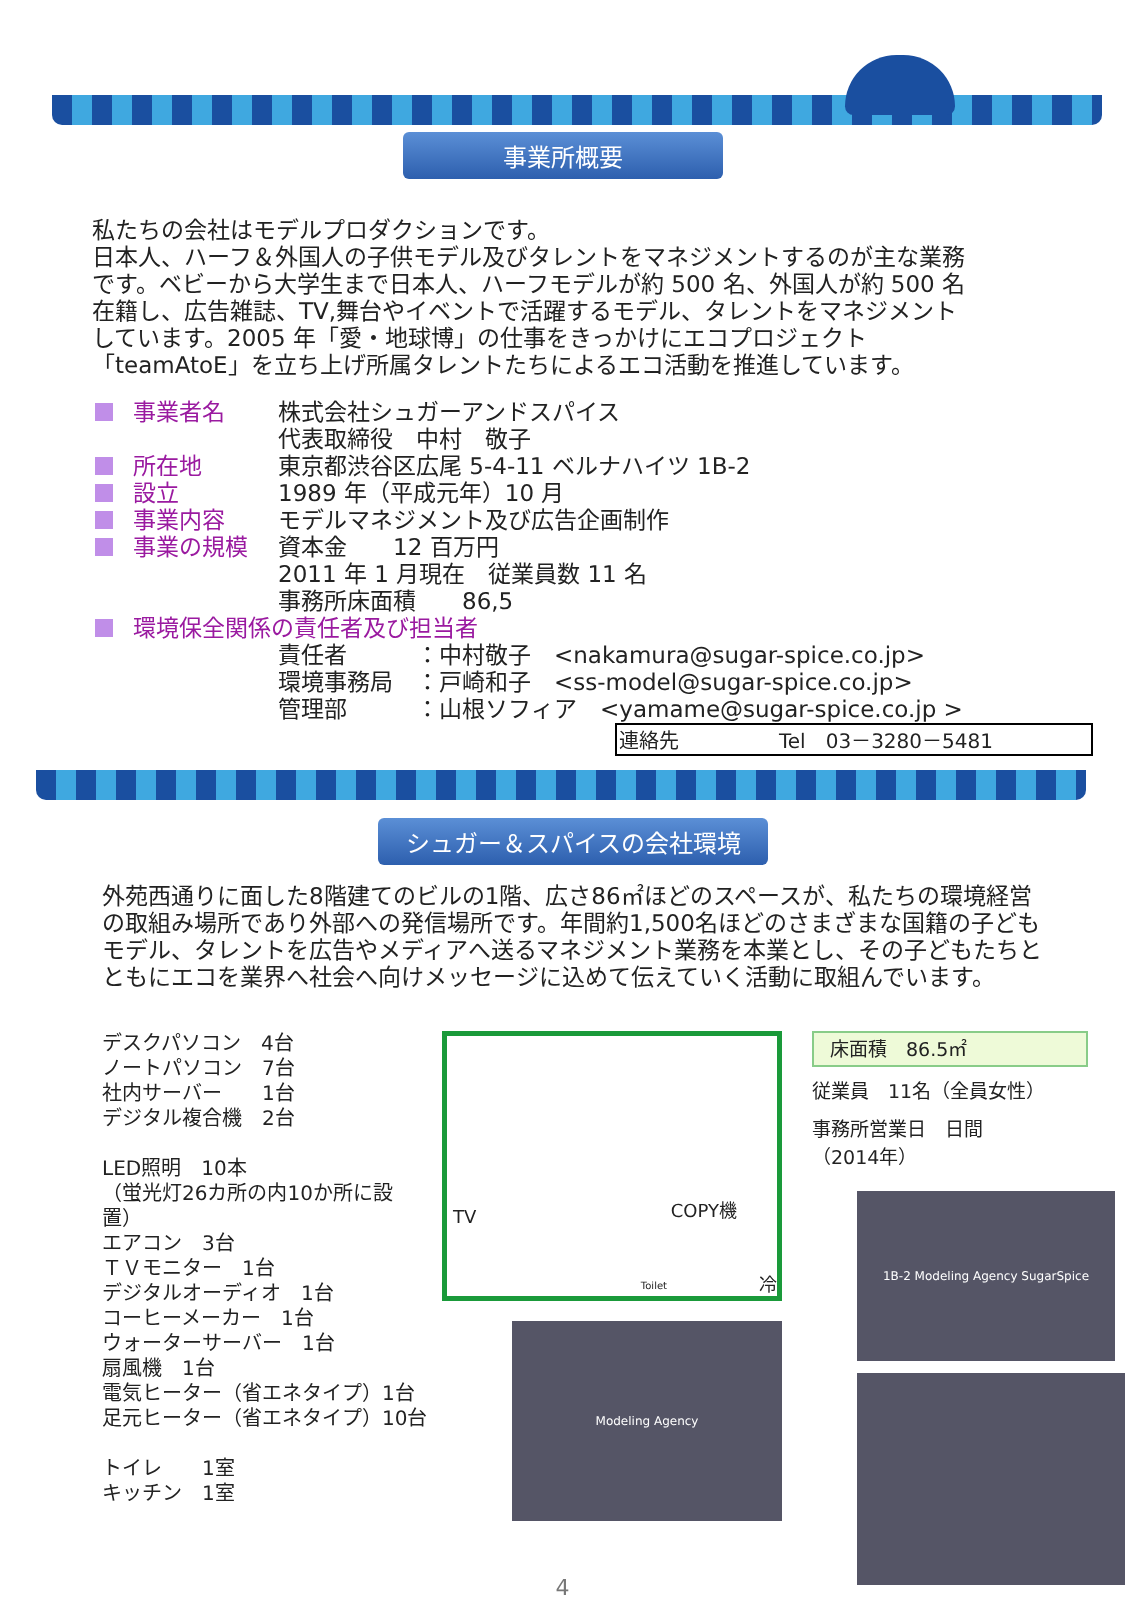事業所概要
私たちの会社はモデルプロダクションです。
日本人、ハーフ＆外国人の子供モデル及びタレントをマネジメントするのが主な業務です。ベビーから大学生まで日本人、ハーフモデルが約 500 名、外国人が約 500 名在籍し、広告雑誌、TV,舞台やイベントで活躍するモデル、タレントをマネジメントしています。2005 年「愛・地球博」の仕事をきっかけにエコプロジェクト「teamAtoE」を立ち上げ所属タレントたちによるエコ活動を推進しています。
事業者名 株式会社シュガーアンドスパイス
代表取締役　中村　敬子
所在地 東京都渋谷区広尾 5-4-11 ベルナハイツ 1B-2
設立 1989 年（平成元年）10 月
事業内容 モデルマネジメント及び広告企画制作
事業の規模 資本金　　12 百万円
2011 年 1 月現在　従業員数 11 名
事務所床面積　　86,5
環境保全関係の責任者及び担当者
責任者　　　：中村敬子　<nakamura@sugar-spice.co.jp>
環境事務局　：戸崎和子　<ss-model@sugar-spice.co.jp>
管理部　　　：山根ソフィア　<yamame@sugar-spice.co.jp >
連絡先　　　　　Tel　03－3280－5481
シュガー＆スパイスの会社環境
外苑西通りに面した8階建てのビルの1階、広さ86㎡ほどのスペースが、私たちの環境経営の取組み場所であり外部への発信場所です。年間約1,500名ほどのさまざまな国籍の子どもモデル、タレントを広告やメディアへ送るマネジメント業務を本業とし、その子どもたちとともにエコを業界へ社会へ向けメッセージに込めて伝えていく活動に取組んでいます。
デスクパソコン　4台
ノートパソコン　7台
社内サーバー　　1台
デジタル複合機　2台
LED照明　10本
（蛍光灯26カ所の内10か所に設置）
エアコン　3台
ＴＶモニター　1台
デジタルオーディオ　1台
コーヒーメーカー　1台
ウォーターサーバー　1台
扇風機　1台
電気ヒーター（省エネタイプ）1台
足元ヒーター（省エネタイプ）10台
トイレ　　1室
キッチン　1室
TV COPY機
Toilet 冷
Modeling Agency
床面積　86.5㎡
従業員　11名（全員女性）
事務所営業日　日間
（2014年）
1B-2 Modeling Agency SugarSpice
4